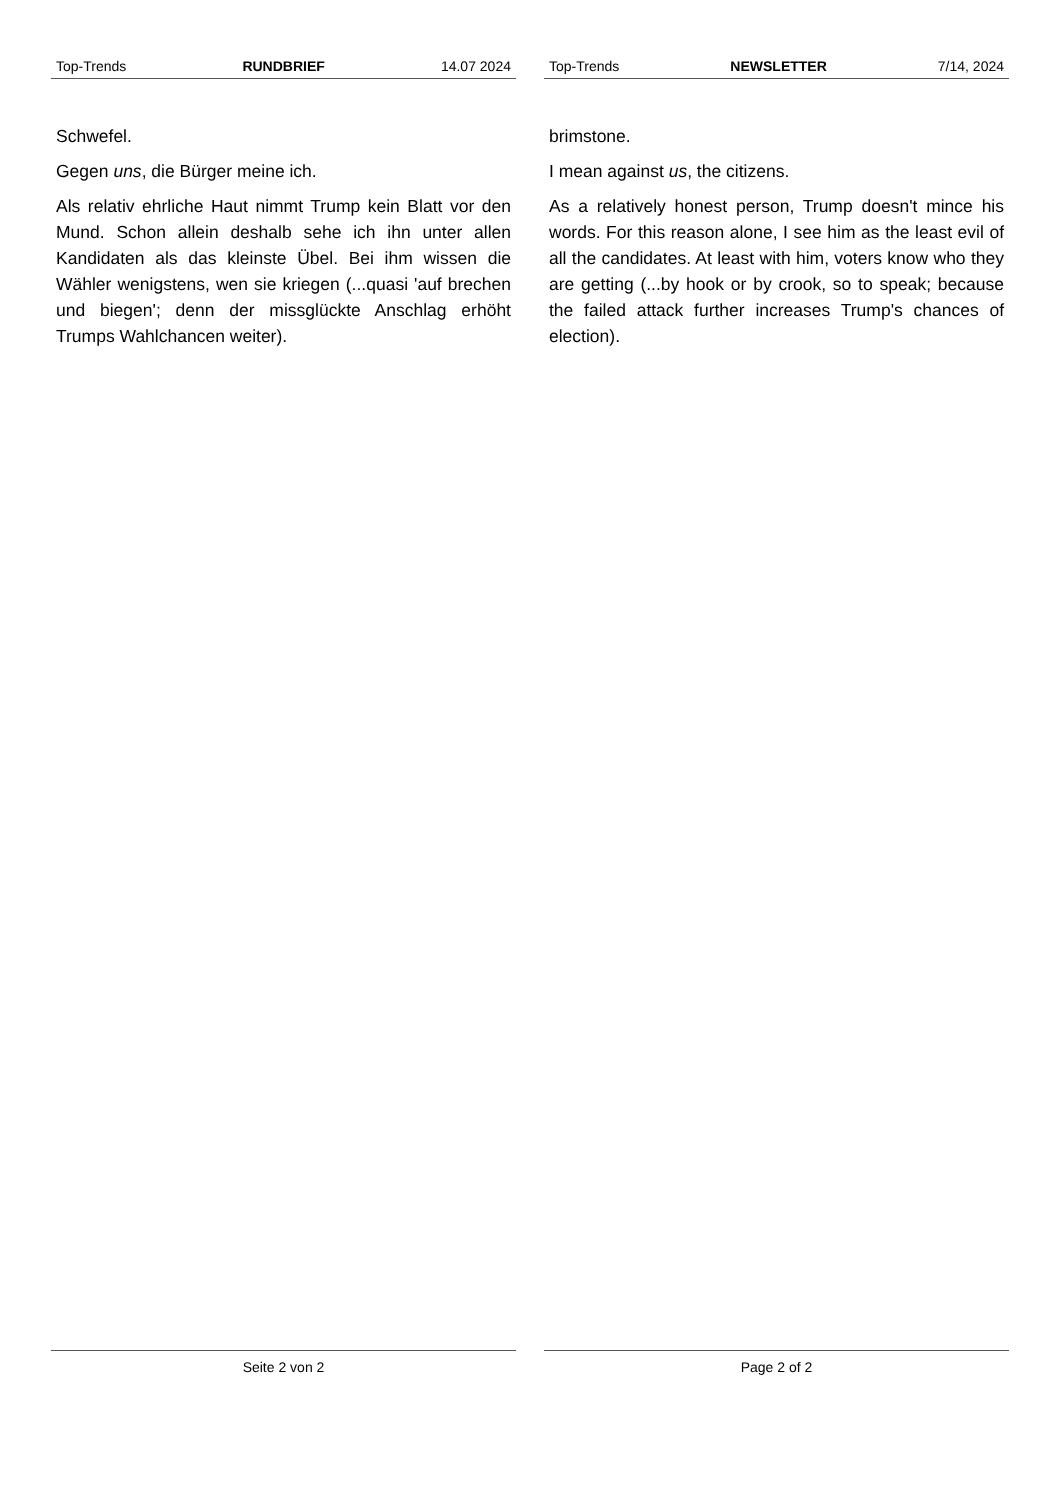Top-Trends RUNDBRIEF 14.07 2024
Schwefel.
Gegen uns, die Bürger meine ich.
Als relativ ehrliche Haut nimmt Trump kein Blatt vor den Mund. Schon allein deshalb sehe ich ihn unter allen Kandidaten als das kleinste Übel. Bei ihm wissen die Wähler wenigstens, wen sie kriegen (...quasi 'auf brechen und biegen'; denn der missglückte Anschlag erhöht Trumps Wahlchancen weiter).
Seite 2 von 2
Top-Trends NEWSLETTER 7/14, 2024
brimstone.
I mean against us, the citizens.
As a relatively honest person, Trump doesn't mince his words. For this reason alone, I see him as the least evil of all the candidates. At least with him, voters know who they are getting (...by hook or by crook, so to speak; because the failed attack further increases Trump's chances of election).
Page 2 of 2